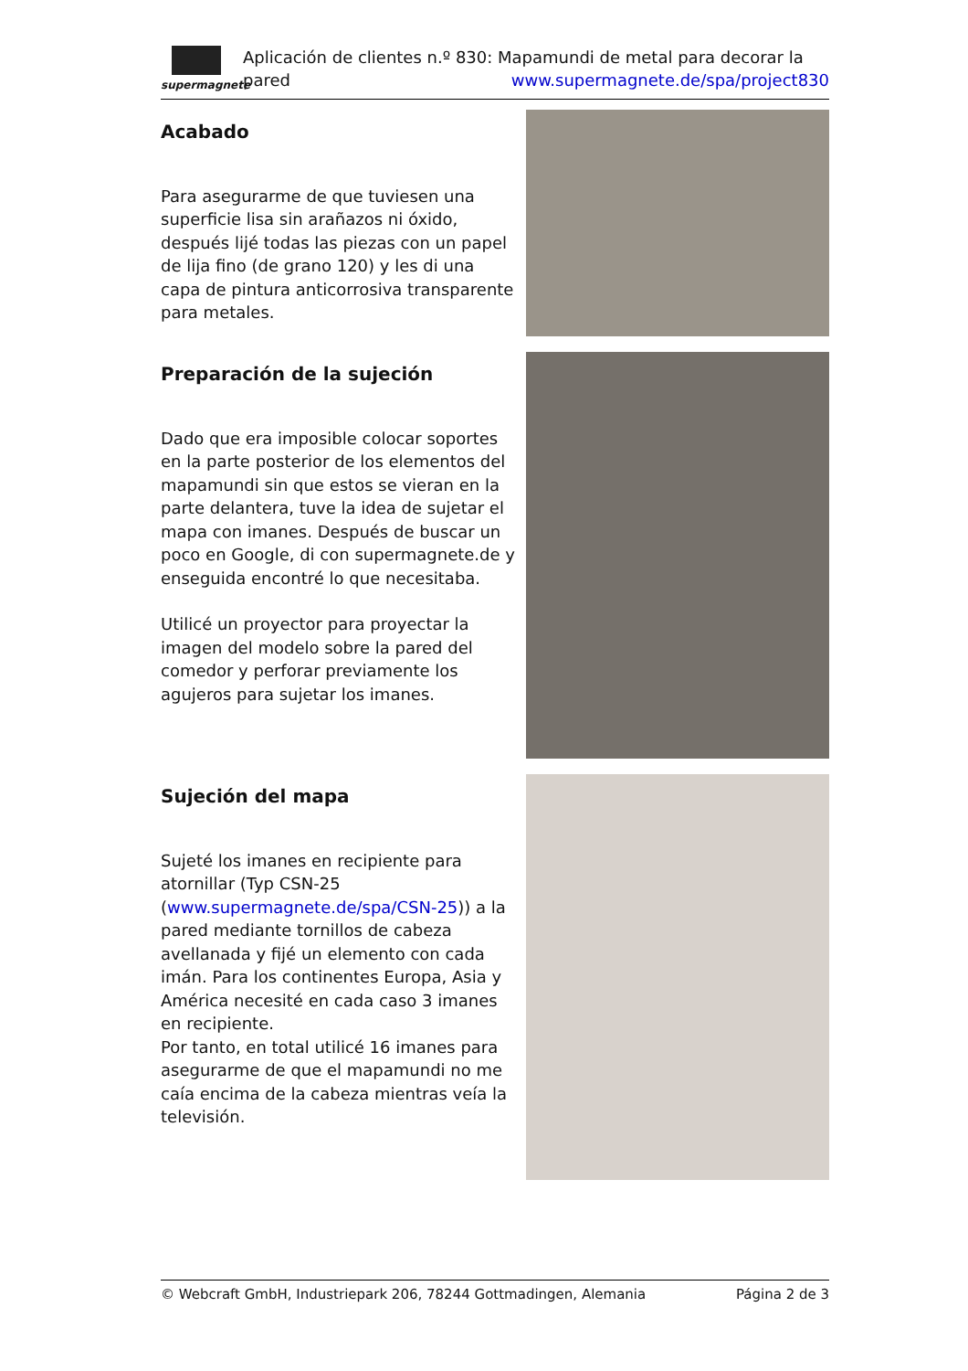supermagnete
Aplicación de clientes n.º 830: Mapamundi de metal para decorar la pared www.supermagnete.de/spa/project830
Acabado
Para asegurarme de que tuviesen una superficie lisa sin arañazos ni óxido, después lijé todas las piezas con un papel de lija fino (de grano 120) y les di una capa de pintura anticorrosiva transparente para metales.
Preparación de la sujeción
Dado que era imposible colocar soportes en la parte posterior de los elementos del mapamundi sin que estos se vieran en la parte delantera, tuve la idea de sujetar el mapa con imanes. Después de buscar un poco en Google, di con supermagnete.de y enseguida encontré lo que necesitaba.
Utilicé un proyector para proyectar la imagen del modelo sobre la pared del comedor y perforar previamente los agujeros para sujetar los imanes.
Sujeción del mapa
Sujeté los imanes en recipiente para atornillar (Typ CSN-25 (www.supermagnete.de/spa/CSN-25)) a la pared mediante tornillos de cabeza avellanada y fijé un elemento con cada imán. Para los continentes Europa, Asia y América necesité en cada caso 3 imanes en recipiente.
Por tanto, en total utilicé 16 imanes para asegurarme de que el mapamundi no me caía encima de la cabeza mientras veía la televisión.
© Webcraft GmbH, Industriepark 206, 78244 Gottmadingen, Alemania Página 2 de 3